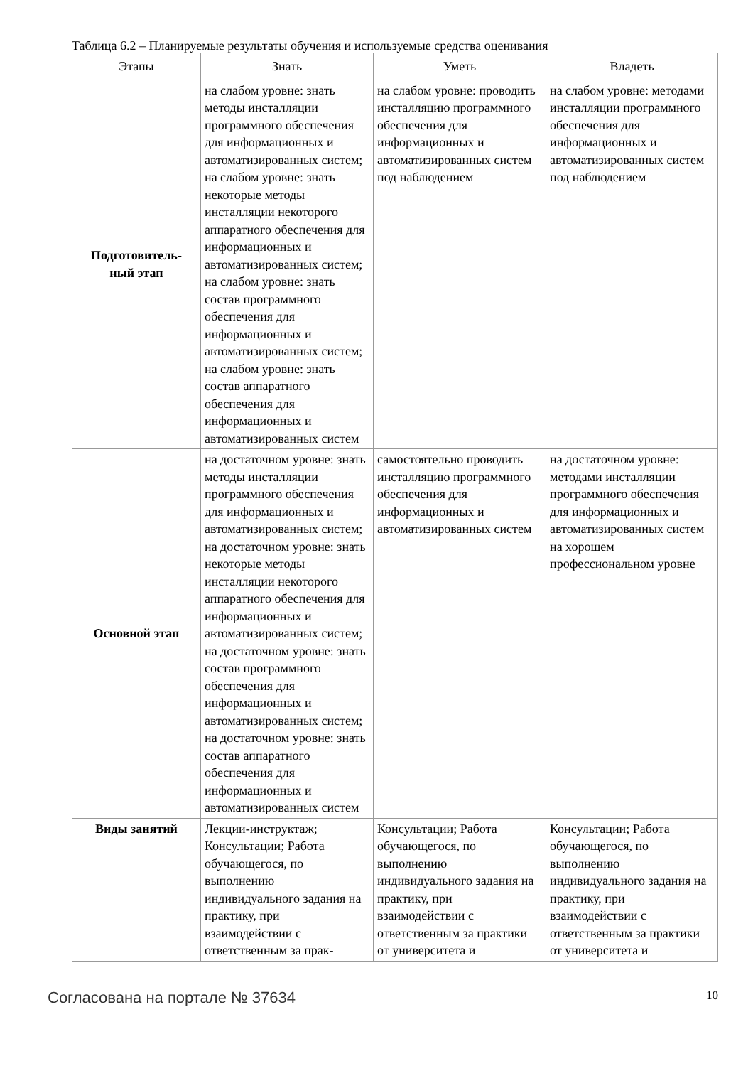Таблица 6.2 – Планируемые результаты обучения и используемые средства оценивания
| Этапы | Знать | Уметь | Владеть |
| --- | --- | --- | --- |
| Подготовитель- ный этап | на слабом уровне: знать методы инсталляции программного обеспечения для информационных и автоматизированных систем; на слабом уровне: знать некоторые методы инсталляции некоторого аппаратного обеспечения для информационных и автоматизированных систем; на слабом уровне: знать состав программного обеспечения для информационных и автоматизированных систем; на слабом уровне: знать состав аппаратного обеспечения для информационных и автоматизированных систем | на слабом уровне: проводить инсталляцию программного обеспечения для информационных и автоматизированных систем под наблюдением | на слабом уровне: методами инсталляции программного обеспечения для информационных и автоматизированных систем под наблюдением |
| Основной этап | на достаточном уровне: знать методы инсталляции программного обеспечения для информационных и автоматизированных систем; на достаточном уровне: знать некоторые методы инсталляции некоторого аппаратного обеспечения для информационных и автоматизированных систем; на достаточном уровне: знать состав программного обеспечения для информационных и автоматизированных систем; на достаточном уровне: знать состав аппаратного обеспечения для информационных и автоматизированных систем | самостоятельно проводить инсталляцию программного обеспечения для информационных и автоматизированных систем | на достаточном уровне: методами инсталляции программного обеспечения для информационных и автоматизированных систем на хорошем профессиональном уровне |
| Виды занятий | Лекции-инструктаж; Консультации; Работа обучающегося, по выполнению индивидуального задания на практику, при взаимодействии с ответственным за прак- | Консультации; Работа обучающегося, по выполнению индивидуального задания на практику, при взаимодействии с ответственным за практики от университета и | Консультации; Работа обучающегося, по выполнению индивидуального задания на практику, при взаимодействии с ответственным за практики от университета и |
Согласована на портале № 37634 10